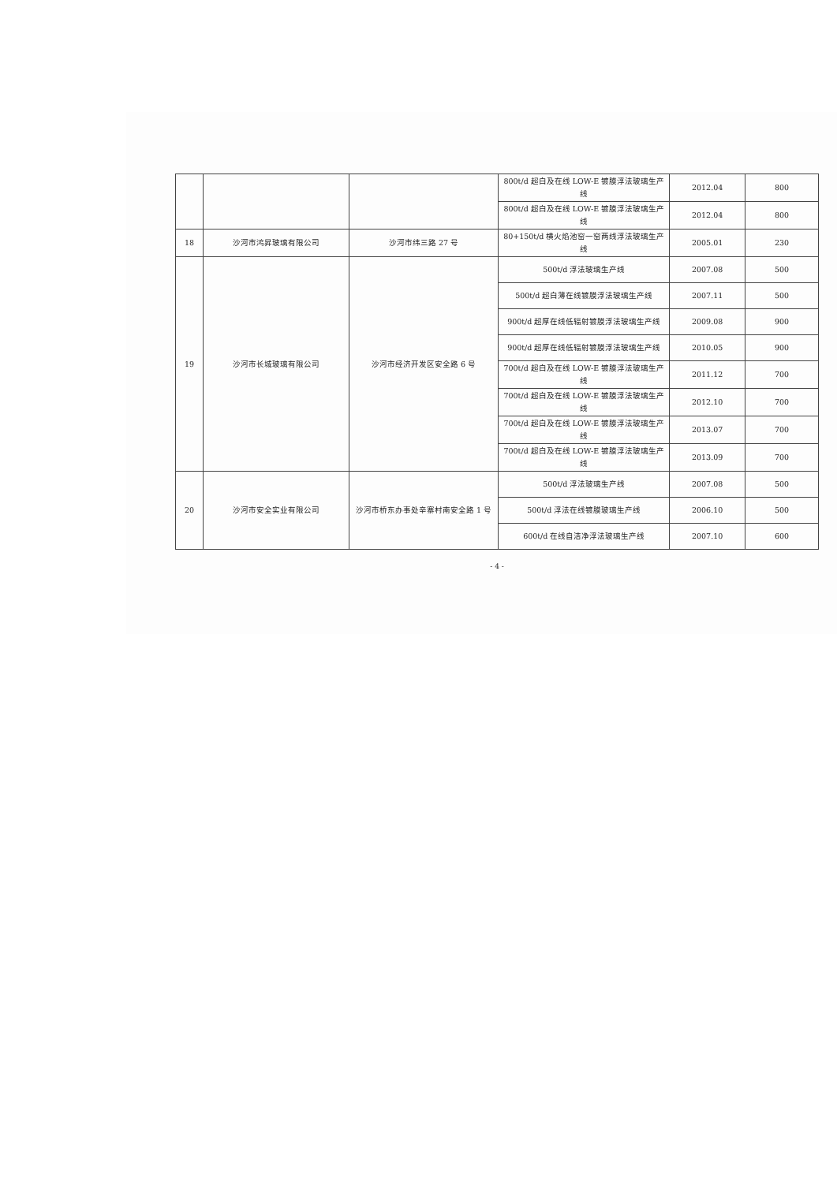| | | | 800t/d 超白及在线 LOW-E 镀膜浮法玻璃生产线 | 2012.04 | 800 |
| | | | 800t/d 超白及在线 LOW-E 镀膜浮法玻璃生产线 | 2012.04 | 800 |
| 18 | 沙河市鸿昇玻璃有限公司 | 沙河市纬三路 27 号 | 80+150t/d 横火焰池窑一窑两线浮法玻璃生产线 | 2005.01 | 230 |
| 19 | 沙河市长城玻璃有限公司 | 沙河市经济开发区安全路 6 号 | 500t/d 浮法玻璃生产线 | 2007.08 | 500 |
| | | | 500t/d 超白薄在线镀膜浮法玻璃生产线 | 2007.11 | 500 |
| | | | 900t/d 超厚在线低辐射镀膜浮法玻璃生产线 | 2009.08 | 900 |
| | | | 900t/d 超厚在线低辐射镀膜浮法玻璃生产线 | 2010.05 | 900 |
| | | | 700t/d 超白及在线 LOW-E 镀膜浮法玻璃生产线 | 2011.12 | 700 |
| | | | 700t/d 超白及在线 LOW-E 镀膜浮法玻璃生产线 | 2012.10 | 700 |
| | | | 700t/d 超白及在线 LOW-E 镀膜浮法玻璃生产线 | 2013.07 | 700 |
| | | | 700t/d 超白及在线 LOW-E 镀膜浮法玻璃生产线 | 2013.09 | 700 |
| 20 | 沙河市安全实业有限公司 | 沙河市桥东办事处辛寨村南安全路 1 号 | 500t/d 浮法玻璃生产线 | 2007.08 | 500 |
| | | | 500t/d 浮法在线镀膜玻璃生产线 | 2006.10 | 500 |
| | | | 600t/d 在线自洁净浮法玻璃生产线 | 2007.10 | 600 |
- 4 -